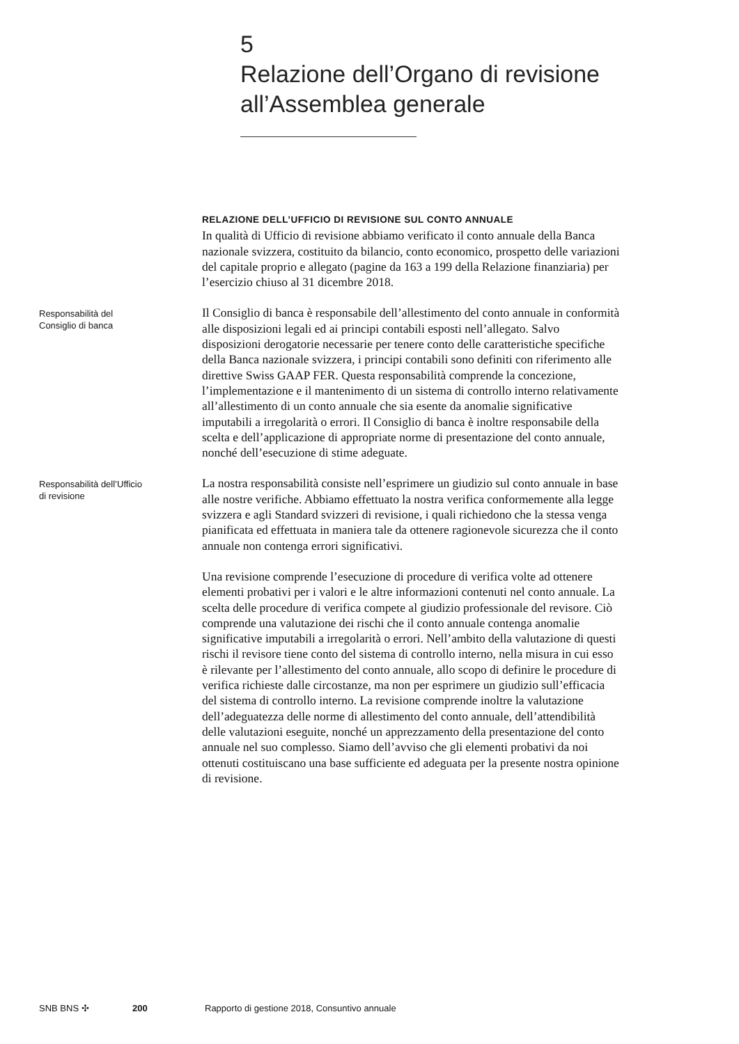5
Relazione dell’Organo di revisione
all’Assemblea generale
RELAZIONE DELL’UFFICIO DI REVISIONE SUL CONTO ANNUALE
In qualità di Ufficio di revisione abbiamo verificato il conto annuale della Banca nazionale svizzera, costituito da bilancio, conto economico, prospetto delle variazioni del capitale proprio e allegato (pagine da 163 a 199 della Relazione finanziaria) per l’esercizio chiuso al 31 dicembre 2018.
Responsabilità del
Consiglio di banca
Il Consiglio di banca è responsabile dell’allestimento del conto annuale in conformità alle disposizioni legali ed ai principi contabili esposti nell’allegato. Salvo disposizioni derogatorie necessarie per tenere conto delle caratteristiche specifiche della Banca nazionale svizzera, i principi contabili sono definiti con riferimento alle direttive Swiss GAAP FER. Questa responsabilità comprende la concezione, l’implementazione e il mantenimento di un sistema di controllo interno relativamente all’allestimento di un conto annuale che sia esente da anomalie significative imputabili a irregolarità o errori. Il Consiglio di banca è inoltre responsabile della scelta e dell’applicazione di appropriate norme di presentazione del conto annuale, nonché dell’esecuzione di stime adeguate.
Responsabilità dell’Ufficio
di revisione
La nostra responsabilità consiste nell’esprimere un giudizio sul conto annuale in base alle nostre verifiche. Abbiamo effettuato la nostra verifica conformemente alla legge svizzera e agli Standard svizzeri di revisione, i quali richiedono che la stessa venga pianificata ed effettuata in maniera tale da ottenere ragionevole sicurezza che il conto annuale non contenga errori significativi.
Una revisione comprende l’esecuzione di procedure di verifica volte ad ottenere elementi probativi per i valori e le altre informazioni contenuti nel conto annuale. La scelta delle procedure di verifica compete al giudizio professionale del revisore. Ciò comprende una valutazione dei rischi che il conto annuale contenga anomalie significative imputabili a irregolarità o errori. Nell’ambito della valutazione di questi rischi il revisore tiene conto del sistema di controllo interno, nella misura in cui esso è rilevante per l’allestimento del conto annuale, allo scopo di definire le procedure di verifica richieste dalle circostanze, ma non per esprimere un giudizio sull’efficacia del sistema di controllo interno. La revisione comprende inoltre la valutazione dell’adeguatezza delle norme di allestimento del conto annuale, dell’attendibilità delle valutazioni eseguite, nonché un apprezzamento della presentazione del conto annuale nel suo complesso. Siamo dell’avviso che gli elementi probativi da noi ottenuti costituiscano una base sufficiente ed adeguata per la presente nostra opinione di revisione.
SNB BNS ✣ 200 Rapporto di gestione 2018, Consuntivo annuale